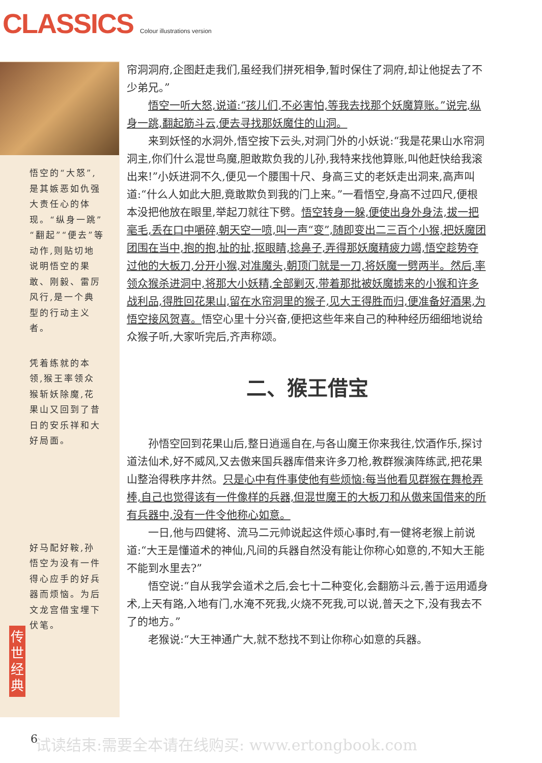CLASSICS Colour illustrations version
悟空的“大怒”,是其嫉恶如仇强大责任心的体现。“纵身一跳”“翻起”“便去”等动作,则贴切地说明悟空的果敢、刚毅、雷厉风行,是一个典型的行动主义者。
凭着练就的本领,猴王率领众猴斩妖除魔,花果山又回到了昔日的安乐祥和大好局面。
好马配好鞍,孙悟空为没有一件得心应手的好兵器而烦恼。为后文龙宫借宝埋下伏笔。
帘洞洞府,企图赶走我们,虽经我们拼死相争,暂时保住了洞府,却让他捉去了不少弟兄。”
悟空一听大怒,说道:“孩儿们,不必害怕,等我去找那个妖魔算账。”说完,纵身一跳,翻起筋斗云,便去寻找那妖魔住的山洞。
来到妖怪的水洞外,悟空按下云头,对洞门外的小妖说:“我是花果山水帘洞洞主,你们什么混世鸟魔,胆敢欺负我的儿孙,我特来找他算账,叫他赶快给我滚出来!”小妖进洞不久,便见一个腰围十尺、身高三丈的老妖走出洞来,高声叫道:“什么人如此大胆,竟敢欺负到我的门上来。”一看悟空,身高不过四尺,便根本没把他放在眼里,举起刀就往下劈。悟空转身一躲,便使出身外身法,拔一把毫毛,丢在口中嚼碎,朝天空一喷,叫一声“变”,随即变出二三百个小猴,把妖魔团团围在当中,抱的抱,扯的扯,抠眼睛,捻鼻子,弄得那妖魔精疲力竭,悟空趁势夺过他的大板刀,分开小猴,对准魔头,朝顶门就是一刀,将妖魔一劈两半。然后,率领众猴杀进洞中,将那大小妖精,全部剿灭,带着那批被妖魔掳来的小猴和许多战利品,得胜回花果山,留在水帘洞里的猴子,见大王得胜而归,便准备好酒果,为悟空接风贺喜。悟空心里十分兴奋,便把这些年来自己的种种经历细细地说给众猴子听,大家听完后,齐声称颂。
二、猴王借宝
孙悟空回到花果山后,整日逍遥自在,与各山魔王你来我往,饮酒作乐,探讨道法仙术,好不威风,又去傲来国兵器库借来许多刀枪,教群猴演阵练武,把花果山整治得秩序井然。只是心中有件事使他有些烦恼:每当他看见群猴在舞枪弄棒,自己也觉得该有一件像样的兵器,但混世魔王的大板刀和从傲来国借来的所有兵器中,没有一件令他称心如意。
一日,他与四健将、流马二元帅说起这件烦心事时,有一健将老猴上前说道:“大王是懂道术的神仙,凡间的兵器自然没有能让你称心如意的,不知大王能不能到水里去?”
悟空说:“自从我学会道术之后,会七十二种变化,会翻筋斗云,善于运用遁身术,上天有路,入地有门,水淹不死我,火烧不死我,可以说,普天之下,没有我去不了的地方。”
老猴说:“大王神通广大,就不愁找不到让你称心如意的兵器。
传世经典
6 试读结束:需要全本请在线购买: www.ertongbook.com